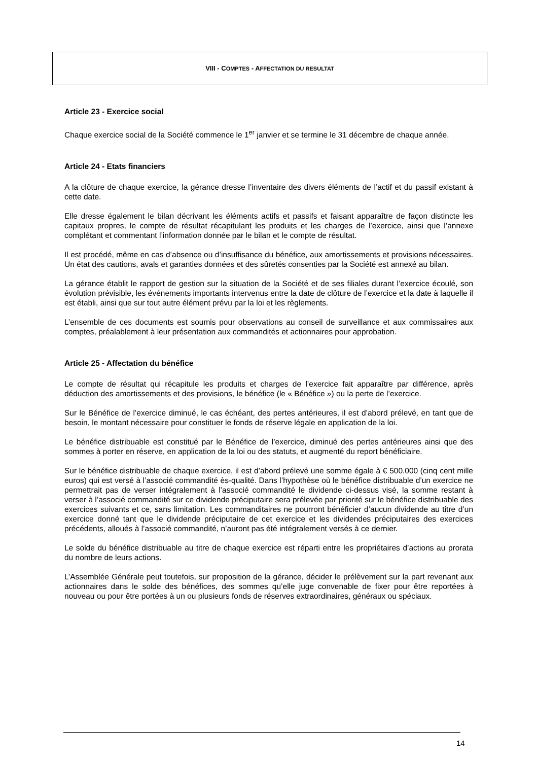VIII - COMPTES - AFFECTATION DU RESULTAT
Article 23 - Exercice social
Chaque exercice social de la Société commence le 1<sup>er</sup> janvier et se termine le 31 décembre de chaque année.
Article 24 - Etats financiers
A la clôture de chaque exercice, la gérance dresse l’inventaire des divers éléments de l’actif et du passif existant à cette date.
Elle dresse également le bilan décrivant les éléments actifs et passifs et faisant apparaître de façon distincte les capitaux propres, le compte de résultat récapitulant les produits et les charges de l’exercice, ainsi que l’annexe complétant et commentant l’information donnée par le bilan et le compte de résultat.
Il est procédé, même en cas d’absence ou d’insuffisance du bénéfice, aux amortissements et provisions nécessaires. Un état des cautions, avals et garanties données et des sûretés consenties par la Société est annexé au bilan.
La gérance établit le rapport de gestion sur la situation de la Société et de ses filiales durant l’exercice écoulé, son évolution prévisible, les événements importants intervenus entre la date de clôture de l’exercice et la date à laquelle il est établi, ainsi que sur tout autre élément prévu par la loi et les règlements.
L’ensemble de ces documents est soumis pour observations au conseil de surveillance et aux commissaires aux comptes, préalablement à leur présentation aux commandités et actionnaires pour approbation.
Article 25 - Affectation du bénéfice
Le compte de résultat qui récapitule les produits et charges de l’exercice fait apparaître par différence, après déduction des amortissements et des provisions, le bénéfice (le « Bénéfice ») ou la perte de l’exercice.
Sur le Bénéfice de l’exercice diminué, le cas échéant, des pertes antérieures, il est d’abord prélevé, en tant que de besoin, le montant nécessaire pour constituer le fonds de réserve légale en application de la loi.
Le bénéfice distribuable est constitué par le Bénéfice de l’exercice, diminué des pertes antérieures ainsi que des sommes à porter en réserve, en application de la loi ou des statuts, et augmenté du report bénéficiaire.
Sur le bénéfice distribuable de chaque exercice, il est d’abord prélevé une somme égale à € 500.000 (cinq cent mille euros) qui est versé à l’associé commandité ès-qualité. Dans l’hypothèse où le bénéfice distribuable d’un exercice ne permettrait pas de verser intégralement à l’associé commandité le dividende ci-dessus visé, la somme restant à verser à l’associé commandité sur ce dividende préciputaire sera prélevée par priorité sur le bénéfice distribuable des exercices suivants et ce, sans limitation. Les commanditaires ne pourront bénéficier d’aucun dividende au titre d’un exercice donné tant que le dividende préciputaire de cet exercice et les dividendes préciputaires des exercices précédents, alloués à l’associé commandité, n’auront pas été intégralement versés à ce dernier.
Le solde du bénéfice distribuable au titre de chaque exercice est réparti entre les propriétaires d’actions au prorata du nombre de leurs actions.
L’Assemblée Générale peut toutefois, sur proposition de la gérance, décider le prélèvement sur la part revenant aux actionnaires dans le solde des bénéfices, des sommes qu’elle juge convenable de fixer pour être reportées à nouveau ou pour être portées à un ou plusieurs fonds de réserves extraordinaires, généraux ou spéciaux.
14